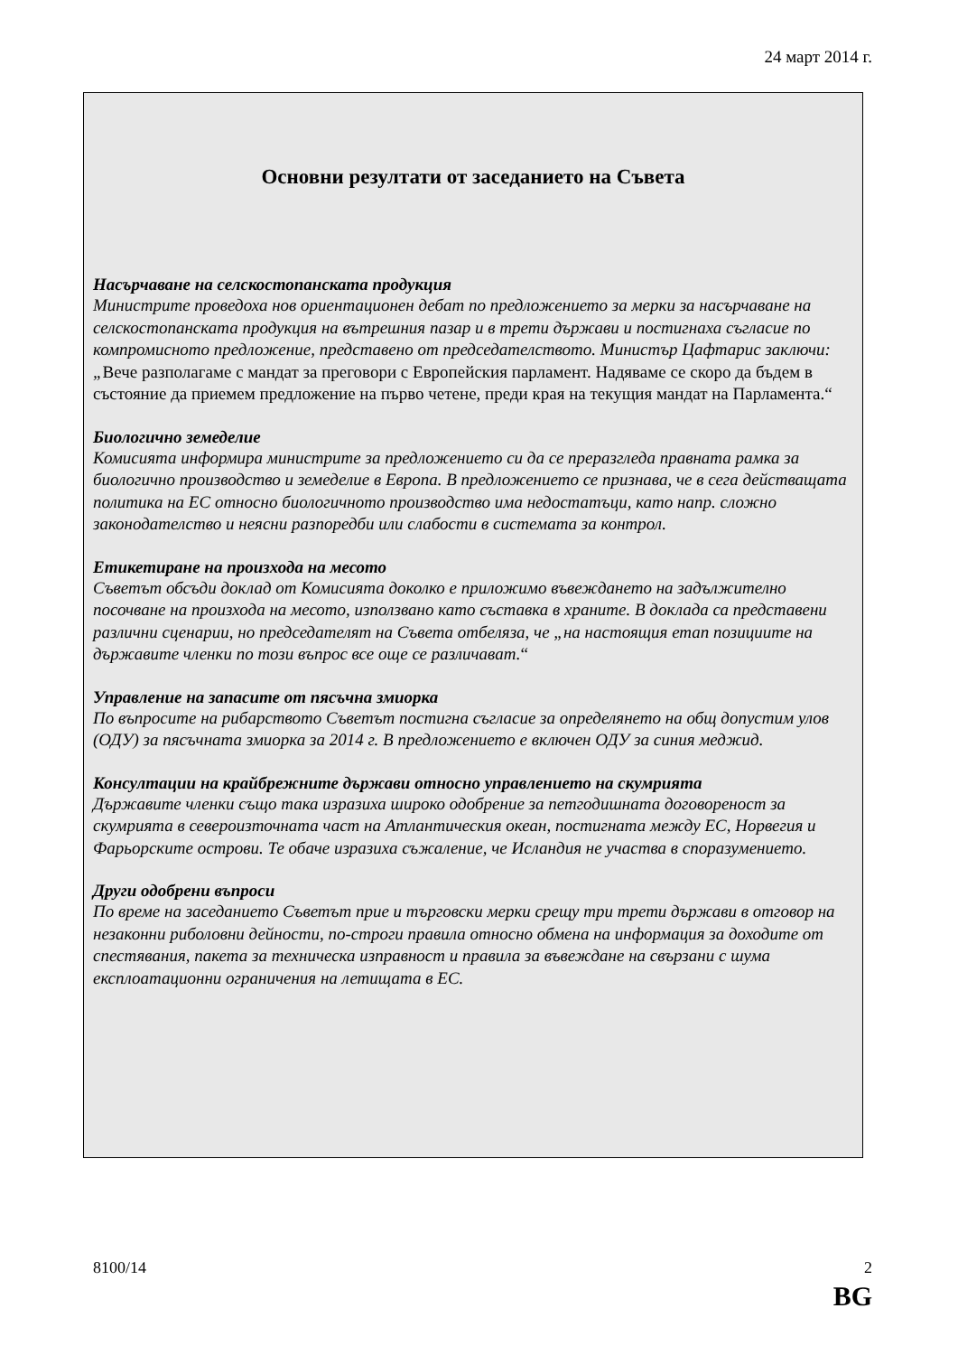24 март 2014 г.
Основни резултати от заседанието на Съвета
Насърчаване на селскостопанската продукция
Министрите проведоха нов ориентационен дебат по предложението за мерки за насърчаване на селскостопанската продукция на вътрешния пазар и в трети държави и постигнаха съгласие по компромисното предложение, представено от председателството. Министър Цафтарис заключи: „Вече разполагаме с мандат за преговори с Европейския парламент. Надяваме се скоро да бъдем в състояние да приемем предложение на първо четене, преди края на текущия мандат на Парламента.“
Биологично земеделие
Комисията информира министрите за предложението си да се преразгледа правната рамка за биологично производство и земеделие в Европа. В предложението се признава, че в сега действащата политика на ЕС относно биологичното производство има недостатъци, като напр. сложно законодателство и неясни разпоредби или слабости в системата за контрол.
Етикетиране на произхода на месото
Съветът обсъди доклад от Комисията доколко е приложимо въвеждането на задължително посочване на произхода на месото, използвано като съставка в храните. В доклада са представени различни сценарии, но председателят на Съвета отбеляза, че „на настоящия етап позициите на държавите членки по този въпрос все още се различават.“
Управление на запасите от пясъчна змиорка
По въпросите на рибарството Съветът постигна съгласие за определянето на общ допустим улов (ОДУ) за пясъчната змиорка за 2014 г. В предложението е включен ОДУ за синия меджид.
Консултации на крайбрежните държави относно управлението на скумрията
Държавите членки също така изразиха широко одобрение за петгодишната договореност за скумрията в североизточната част на Атлантическия океан, постигната между ЕС, Норвегия и Фарьорските острови. Те обаче изразиха съжаление, че Исландия не участва в споразумението.
Други одобрени въпроси
По време на заседанието Съветът прие и търговски мерки срещу три трети държави в отговор на незаконни риболовни дейности, по-строги правила относно обмена на информация за доходите от спестявания, пакета за техническа изправност и правила за въвеждане на свързани с шума експлоатационни ограничения на летищата в ЕС.
8100/14 2
BG